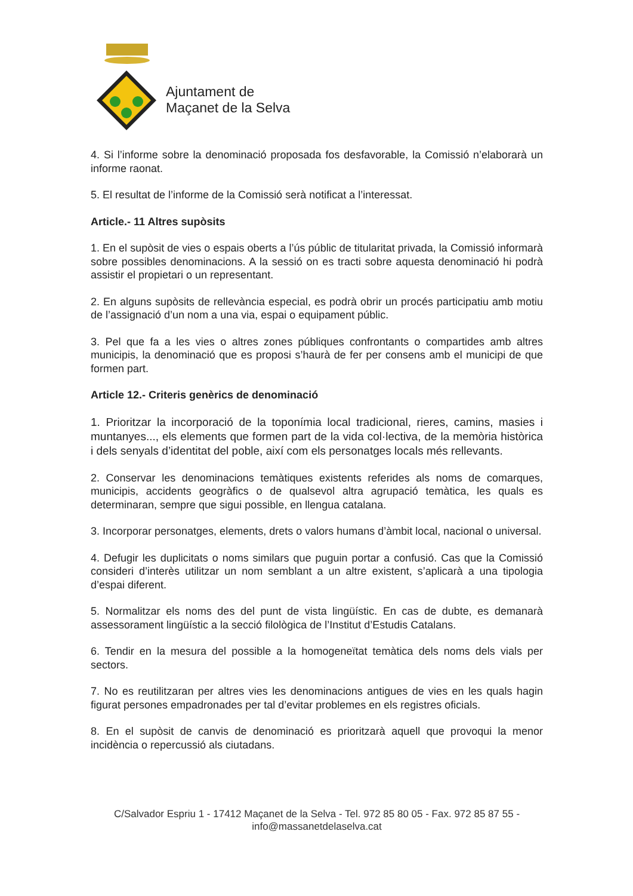Ajuntament de
Maçanet de la Selva
4. Si l’informe sobre la denominació proposada fos desfavorable, la Comissió n’elaborarà un informe raonat.
5. El resultat de l’informe de la Comissió serà notificat a l’interessat.
Article.- 11 Altres supòsits
1. En el supòsit de vies o espais oberts a l’ús públic de titularitat privada, la Comissió informarà sobre possibles denominacions. A la sessió on es tracti sobre aquesta denominació hi podrà assistir el propietari o un representant.
2. En alguns supòsits de rellevància especial, es podrà obrir un procés participatiu amb motiu de l’assignació d’un nom a una via, espai o equipament públic.
3. Pel que fa a les vies o altres zones públiques confrontants o compartides amb altres municipis, la denominació que es proposi s’haurà de fer per consens amb el municipi de que formen part.
Article 12.- Criteris genèrics de denominació
1. Prioritzar la incorporació de la toponímia local tradicional, rieres, camins, masies i muntanyes..., els elements que formen part de la vida col·lectiva, de la memòria històrica i dels senyals d’identitat del poble, així com els personatges locals més rellevants.
2. Conservar les denominacions temàtiques existents referides als noms de comarques, municipis, accidents geogràfics o de qualsevol altra agrupació temàtica, les quals es determinaran, sempre que sigui possible, en llengua catalana.
3. Incorporar personatges, elements, drets o valors humans d’àmbit local, nacional o universal.
4. Defugir les duplicitats o noms similars que puguin portar a confusió. Cas que la Comissió consideri d’interès utilitzar un nom semblant a un altre existent, s’aplicarà a una tipologia d’espai diferent.
5. Normalitzar els noms des del punt de vista lingüístic. En cas de dubte, es demanarà assessorament lingüístic a la secció filològica de l’Institut d’Estudis Catalans.
6. Tendir en la mesura del possible a la homogeneïtat temàtica dels noms dels vials per sectors.
7. No es reutilitzaran per altres vies les denominacions antigues de vies en les quals hagin figurat persones empadronades per tal d’evitar problemes en els registres oficials.
8. En el supòsit de canvis de denominació es prioritzarà aquell que provoqui la menor incidència o repercussió als ciutadans.
C/Salvador Espriu 1 - 17412 Maçanet de la Selva - Tel. 972 85 80 05 - Fax. 972 85 87 55 -
info@massanetdelaselva.cat